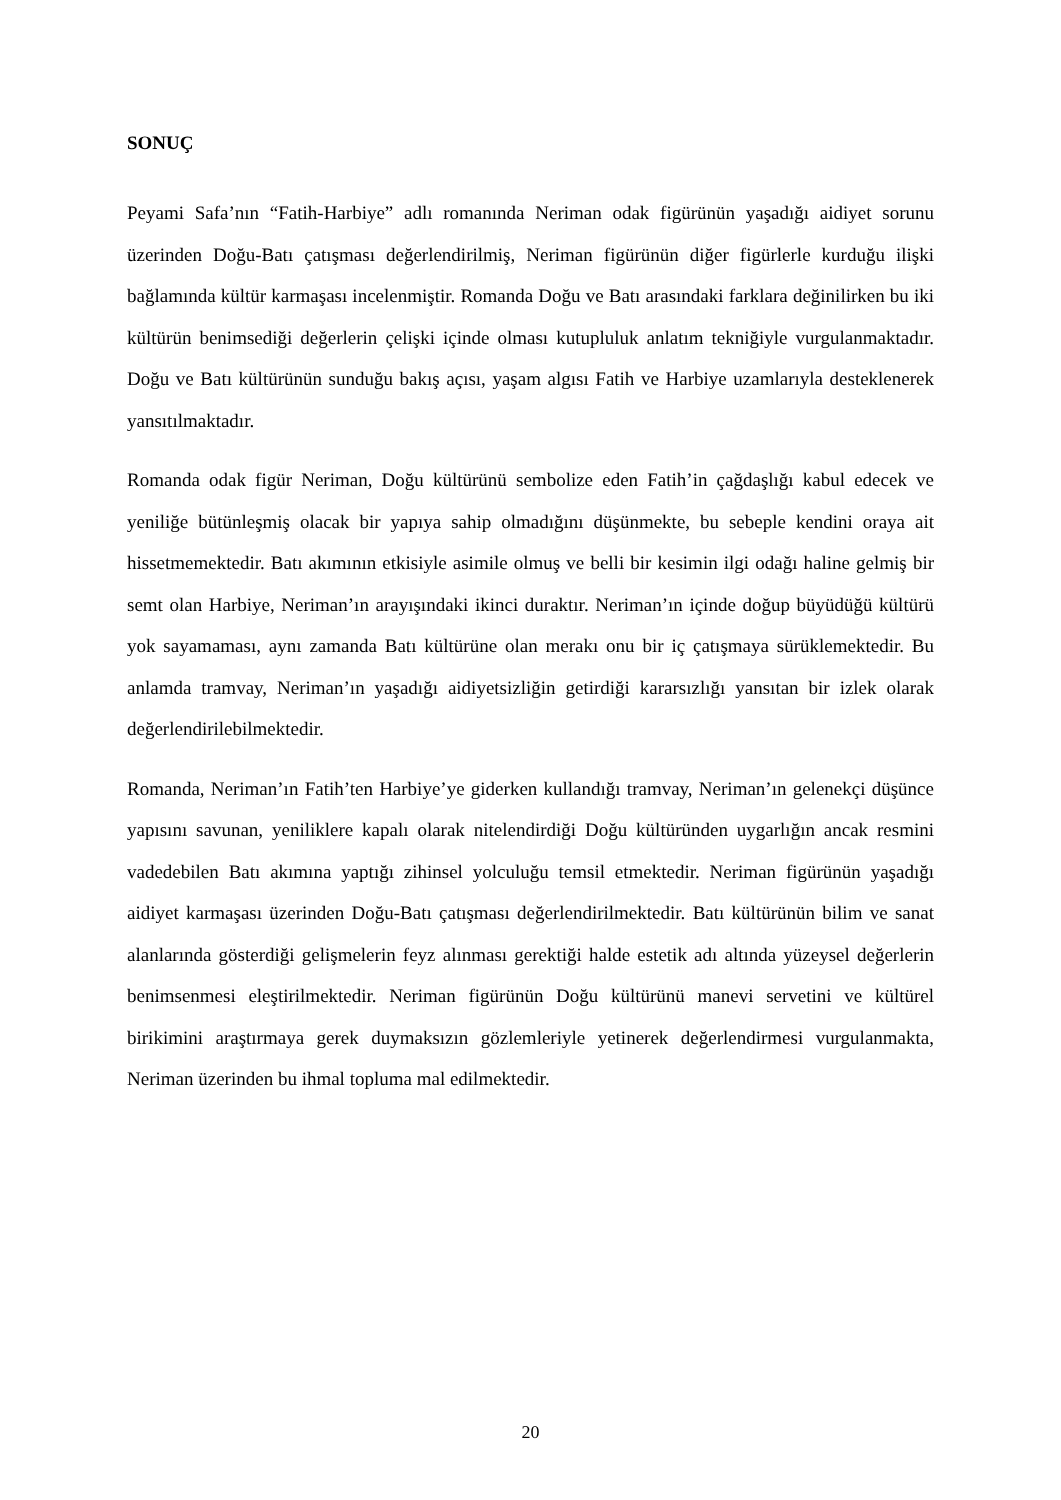SONUÇ
Peyami Safa’nın “Fatih-Harbiye” adlı romanında Neriman odak figürünün yaşadığı aidiyet sorunu üzerinden Doğu-Batı çatışması değerlendirilmiş, Neriman figürünün diğer figürlerle kurduğu ilişki bağlamında kültür karmaşası incelenmiştir. Romanda Doğu ve Batı arasındaki farklara değinilirken bu iki kültürün benimsediği değerlerin çelişki içinde olması kutupluluk anlatım tekniğiyle vurgulanmaktadır. Doğu ve Batı kültürünün sunduğu bakış açısı, yaşam algısı Fatih ve Harbiye uzamlarıyla desteklenerek yansıtılmaktadır.
Romanda odak figür Neriman, Doğu kültürünü sembolize eden Fatih’in çağdaşlığı kabul edecek ve yeniliğe bütünleşmiş olacak bir yapıya sahip olmadığını düşünmekte, bu sebeple kendini oraya ait hissetmemektedir. Batı akımının etkisiyle asimile olmuş ve belli bir kesimin ilgi odağı haline gelmiş bir semt olan Harbiye, Neriman’ın arayışındaki ikinci duraktır. Neriman’ın içinde doğup büyüdüğü kültürü yok sayamaması, aynı zamanda Batı kültürüne olan merakı onu bir iç çatışmaya sürüklemektedir. Bu anlamda tramvay, Neriman’ın yaşadığı aidiyetsizliğin getirdiği kararsızlığı yansıtan bir izlek olarak değerlendirilebilmektedir.
Romanda, Neriman’ın Fatih’ten Harbiye’ye giderken kullandığı tramvay, Neriman’ın gelenekçi düşünce yapısını savunan, yeniliklere kapalı olarak nitelendirdiği Doğu kültüründen uygarlığın ancak resmini vadedebilen Batı akımına yaptığı zihinsel yolculuğu temsil etmektedir. Neriman figürünün yaşadığı aidiyet karmaşası üzerinden Doğu-Batı çatışması değerlendirilmektedir. Batı kültürünün bilim ve sanat alanlarında gösterdiği gelişmelerin feyz alınması gerektiği halde estetik adı altında yüzeysel değerlerin benimsenmesi eleştirilmektedir. Neriman figürünün Doğu kültürünü manevi servetini ve kültürel birikimini araştırmaya gerek duymaksızın gözlemleriyle yetinerek değerlendirmesi vurgulanmakta, Neriman üzerinden bu ihmal topluma mal edilmektedir.
20